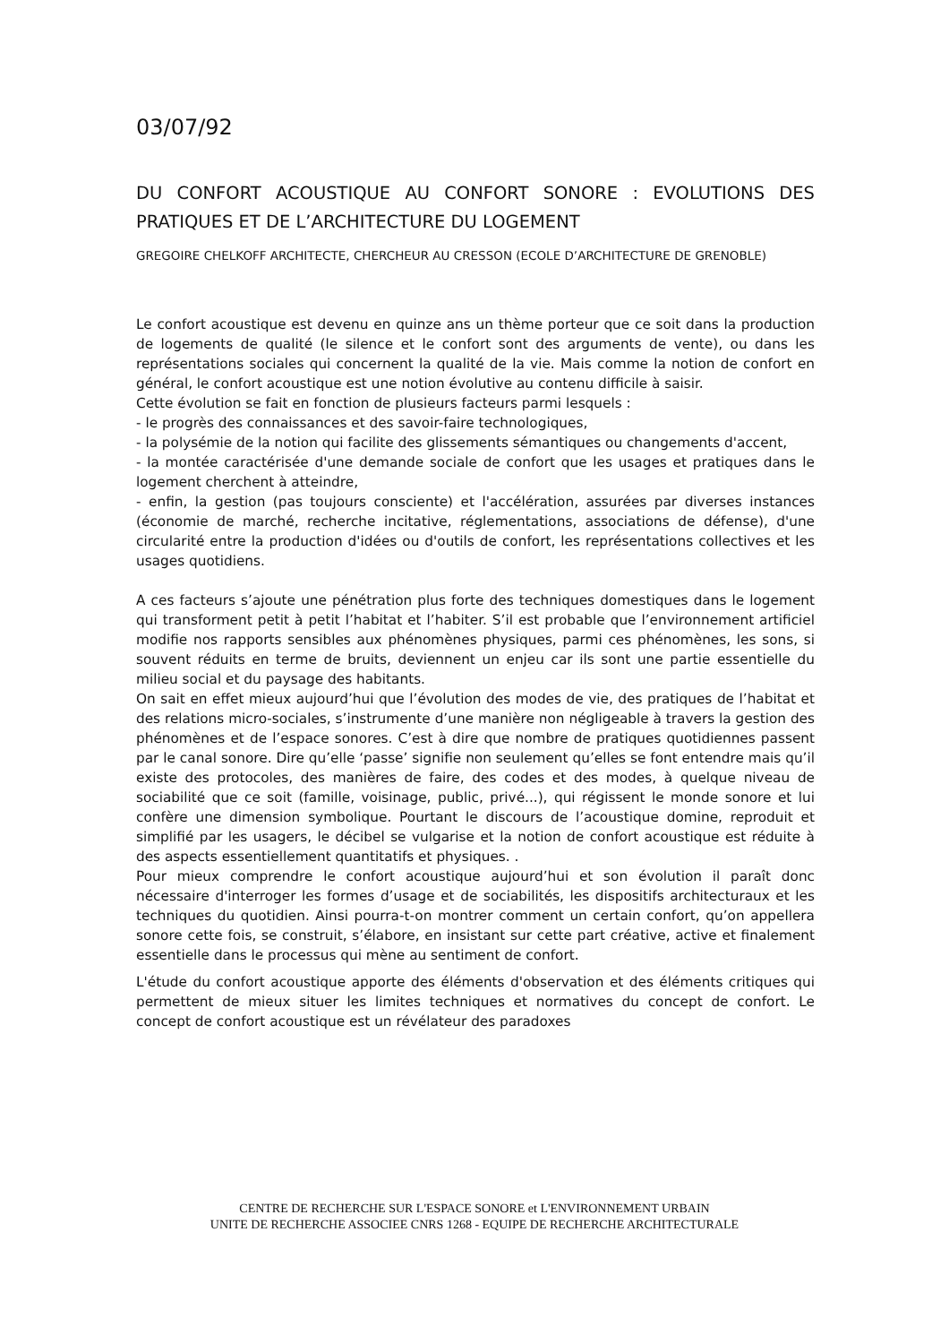03/07/92
DU CONFORT ACOUSTIQUE AU CONFORT SONORE : EVOLUTIONS DES PRATIQUES ET DE L’ARCHITECTURE DU LOGEMENT
GREGOIRE CHELKOFF ARCHITECTE, CHERCHEUR AU CRESSON (ECOLE D’ARCHITECTURE DE GRENOBLE)
Le confort acoustique est devenu en quinze ans un thème porteur que ce soit dans la production de logements de qualité (le silence et le confort sont des arguments de vente), ou dans les représentations sociales qui concernent la qualité de la vie. Mais comme la notion de confort en général, le confort acoustique est une notion évolutive au contenu difficile à saisir.
Cette évolution se fait en fonction de plusieurs facteurs parmi lesquels :
- le progrès des connaissances et des savoir-faire technologiques,
- la polysémie de la notion qui facilite des glissements sémantiques ou changements d'accent,
- la montée caractérisée d'une demande sociale de confort que les usages et pratiques dans le logement cherchent à atteindre,
- enfin, la gestion (pas toujours consciente) et l'accélération, assurées par diverses instances (économie de marché, recherche incitative, réglementations, associations de défense), d'une circularité entre la production d'idées ou d'outils de confort, les représentations collectives et les usages quotidiens.
A ces facteurs s’ajoute une pénétration plus forte des techniques domestiques dans le logement qui transforment petit à petit l’habitat et l’habiter. S’il est probable que l’environnement artificiel modifie nos rapports sensibles aux phénomènes physiques, parmi ces phénomènes, les sons, si souvent réduits en terme de bruits, deviennent un enjeu car ils sont une partie essentielle du milieu social et du paysage des habitants.
On sait en effet mieux aujourd’hui que l’évolution des modes de vie, des pratiques de l’habitat et des relations micro-sociales, s’instrumente d’une manière non négligeable à travers la gestion des phénomènes et de l’espace sonores. C’est à dire que nombre de pratiques quotidiennes passent par le canal sonore. Dire qu’elle ‘passe’ signifie non seulement qu’elles se font entendre mais qu’il existe des protocoles, des manières de faire, des codes et des modes, à quelque niveau de sociabilité que ce soit (famille, voisinage, public, privé...), qui régissent le monde sonore et lui confère une dimension symbolique. Pourtant le discours de l’acoustique domine, reproduit et simplifié par les usagers, le décibel se vulgarise et la notion de confort acoustique est réduite à des aspects essentiellement quantitatifs et physiques. .
Pour mieux comprendre le confort acoustique aujourd’hui et son évolution il paraît donc nécessaire d'interroger les formes d’usage et de sociabilités, les dispositifs architecturaux et les techniques du quotidien. Ainsi pourra-t-on montrer comment un certain confort, qu’on appellera sonore cette fois, se construit, s’élabore, en insistant sur cette part créative, active et finalement essentielle dans le processus qui mène au sentiment de confort.
L'étude du confort acoustique apporte des éléments d'observation et des éléments critiques qui permettent de mieux situer les limites techniques et normatives du concept de confort. Le concept de confort acoustique est un révélateur des paradoxes
CENTRE DE RECHERCHE SUR L'ESPACE SONORE et L'ENVIRONNEMENT URBAIN
UNITE DE RECHERCHE ASSOCIEE CNRS 1268 - EQUIPE DE RECHERCHE ARCHITECTURALE